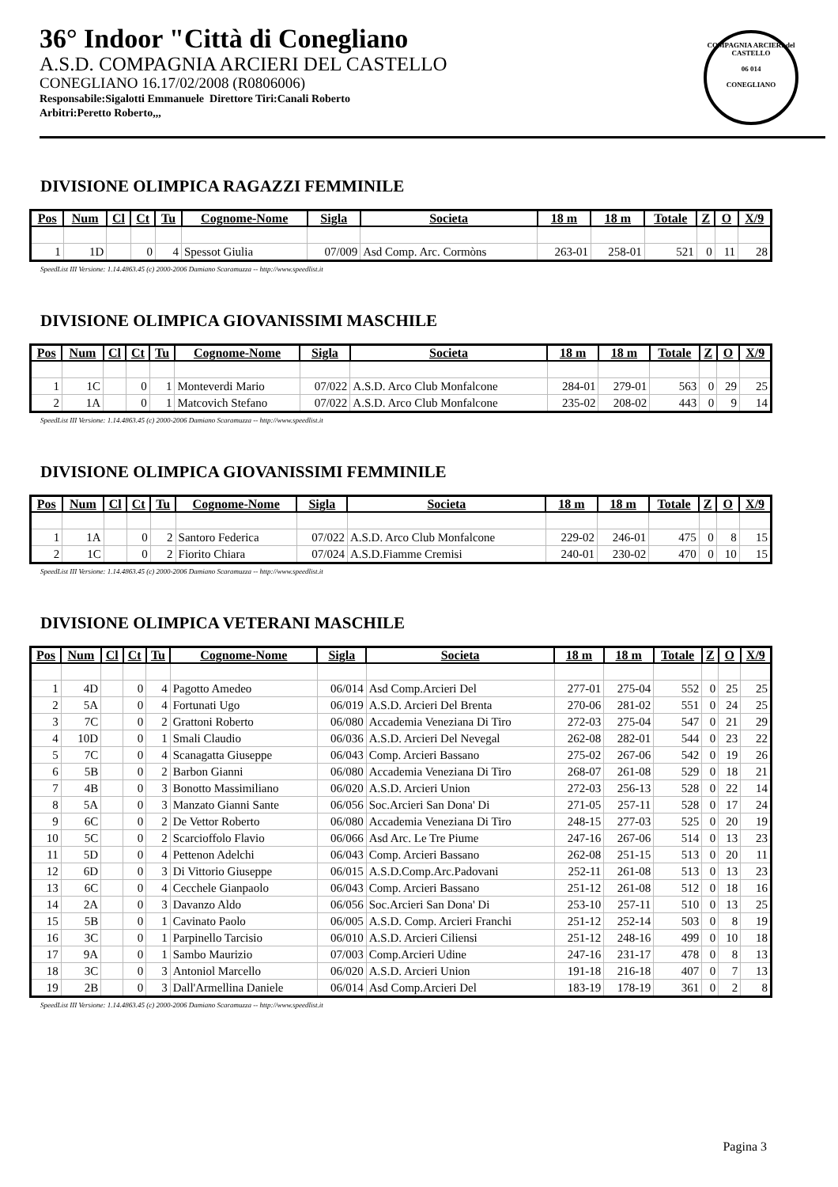36° Indoor "Città di Conegliano
A.S.D. COMPAGNIA ARCIERI DEL CASTELLO
CONEGLIANO 16.17/02/2008 (R0806006)
Responsabile:Sigalotti Emmanuele Direttore Tiri:Canali Roberto
Arbitri:Peretto Roberto,,,
COMPAGNIA ARCIERI del CASTELLO
06 014
CONEGLIANO
DIVISIONE OLIMPICA RAGAZZI FEMMINILE
| Pos | Num | Cl | Ct | Tu | Cognome-Nome | Sigla | Societa | 18 m | 18 m | Totale | Z | O | X/9 |
| --- | --- | --- | --- | --- | --- | --- | --- | --- | --- | --- | --- | --- | --- |
| 1 | 1D | | 0 | 4 | Spessot Giulia | 07/009 | Asd Comp. Arc. Cormòns | 263-01 | 258-01 | 521 | 0 | 11 | 28 |
SpeedList III Versione: 1.14.4863.45 (c) 2000-2006 Damiano Scaramuzza -- http://www.speedlist.it
DIVISIONE OLIMPICA GIOVANISSIMI MASCHILE
| Pos | Num | Cl | Ct | Tu | Cognome-Nome | Sigla | Societa | 18 m | 18 m | Totale | Z | O | X/9 |
| --- | --- | --- | --- | --- | --- | --- | --- | --- | --- | --- | --- | --- | --- |
| 1 | 1C | | 0 | 1 | Monteverdi Mario | 07/022 | A.S.D. Arco Club Monfalcone | 284-01 | 279-01 | 563 | 0 | 29 | 25 |
| 2 | 1A | | 0 | 1 | Matcovich Stefano | 07/022 | A.S.D. Arco Club Monfalcone | 235-02 | 208-02 | 443 | 0 | 9 | 14 |
SpeedList III Versione: 1.14.4863.45 (c) 2000-2006 Damiano Scaramuzza -- http://www.speedlist.it
DIVISIONE OLIMPICA GIOVANISSIMI FEMMINILE
| Pos | Num | Cl | Ct | Tu | Cognome-Nome | Sigla | Societa | 18 m | 18 m | Totale | Z | O | X/9 |
| --- | --- | --- | --- | --- | --- | --- | --- | --- | --- | --- | --- | --- | --- |
| 1 | 1A | | 0 | 2 | Santoro Federica | 07/022 | A.S.D. Arco Club Monfalcone | 229-02 | 246-01 | 475 | 0 | 8 | 15 |
| 2 | 1C | | 0 | 2 | Fiorito Chiara | 07/024 | A.S.D.Fiamme Cremisi | 240-01 | 230-02 | 470 | 0 | 10 | 15 |
SpeedList III Versione: 1.14.4863.45 (c) 2000-2006 Damiano Scaramuzza -- http://www.speedlist.it
DIVISIONE OLIMPICA VETERANI MASCHILE
| Pos | Num | Cl | Ct | Tu | Cognome-Nome | Sigla | Societa | 18 m | 18 m | Totale | Z | O | X/9 |
| --- | --- | --- | --- | --- | --- | --- | --- | --- | --- | --- | --- | --- | --- |
| 1 | 4D | | 0 | 4 | Pagotto Amedeo | 06/014 | Asd Comp.Arcieri Del | 277-01 | 275-04 | 552 | 0 | 25 | 25 |
| 2 | 5A | | 0 | 4 | Fortunati Ugo | 06/019 | A.S.D. Arcieri Del Brenta | 270-06 | 281-02 | 551 | 0 | 24 | 25 |
| 3 | 7C | | 0 | 2 | Grattoni Roberto | 06/080 | Accademia Veneziana Di Tiro | 272-03 | 275-04 | 547 | 0 | 21 | 29 |
| 4 | 10D | | 0 | 1 | Smali Claudio | 06/036 | A.S.D. Arcieri Del Nevegal | 262-08 | 282-01 | 544 | 0 | 23 | 22 |
| 5 | 7C | | 0 | 4 | Scanagatta Giuseppe | 06/043 | Comp. Arcieri Bassano | 275-02 | 267-06 | 542 | 0 | 19 | 26 |
| 6 | 5B | | 0 | 2 | Barbon Gianni | 06/080 | Accademia Veneziana Di Tiro | 268-07 | 261-08 | 529 | 0 | 18 | 21 |
| 7 | 4B | | 0 | 3 | Bonotto Massimiliano | 06/020 | A.S.D. Arcieri Union | 272-03 | 256-13 | 528 | 0 | 22 | 14 |
| 8 | 5A | | 0 | 3 | Manzato Gianni Sante | 06/056 | Soc.Arcieri San Dona' Di | 271-05 | 257-11 | 528 | 0 | 17 | 24 |
| 9 | 6C | | 0 | 2 | De Vettor Roberto | 06/080 | Accademia Veneziana Di Tiro | 248-15 | 277-03 | 525 | 0 | 20 | 19 |
| 10 | 5C | | 0 | 2 | Scarcioffolo Flavio | 06/066 | Asd Arc. Le Tre Piume | 247-16 | 267-06 | 514 | 0 | 13 | 23 |
| 11 | 5D | | 0 | 4 | Pettenon Adelchi | 06/043 | Comp. Arcieri Bassano | 262-08 | 251-15 | 513 | 0 | 20 | 11 |
| 12 | 6D | | 0 | 3 | Di Vittorio Giuseppe | 06/015 | A.S.D.Comp.Arc.Padovani | 252-11 | 261-08 | 513 | 0 | 13 | 23 |
| 13 | 6C | | 0 | 4 | Cecchele Gianpaolo | 06/043 | Comp. Arcieri Bassano | 251-12 | 261-08 | 512 | 0 | 18 | 16 |
| 14 | 2A | | 0 | 3 | Davanzo Aldo | 06/056 | Soc.Arcieri San Dona' Di | 253-10 | 257-11 | 510 | 0 | 13 | 25 |
| 15 | 5B | | 0 | 1 | Cavinato Paolo | 06/005 | A.S.D. Comp. Arcieri Franchi | 251-12 | 252-14 | 503 | 0 | 8 | 19 |
| 16 | 3C | | 0 | 1 | Parpinello Tarcisio | 06/010 | A.S.D. Arcieri Ciliensi | 251-12 | 248-16 | 499 | 0 | 10 | 18 |
| 17 | 9A | | 0 | 1 | Sambo Maurizio | 07/003 | Comp.Arcieri Udine | 247-16 | 231-17 | 478 | 0 | 8 | 13 |
| 18 | 3C | | 0 | 3 | Antoniol Marcello | 06/020 | A.S.D. Arcieri Union | 191-18 | 216-18 | 407 | 0 | 7 | 13 |
| 19 | 2B | | 0 | 3 | Dall'Armellina Daniele | 06/014 | Asd Comp.Arcieri Del | 183-19 | 178-19 | 361 | 0 | 2 | 8 |
SpeedList III Versione: 1.14.4863.45 (c) 2000-2006 Damiano Scaramuzza -- http://www.speedlist.it
Pagina 3